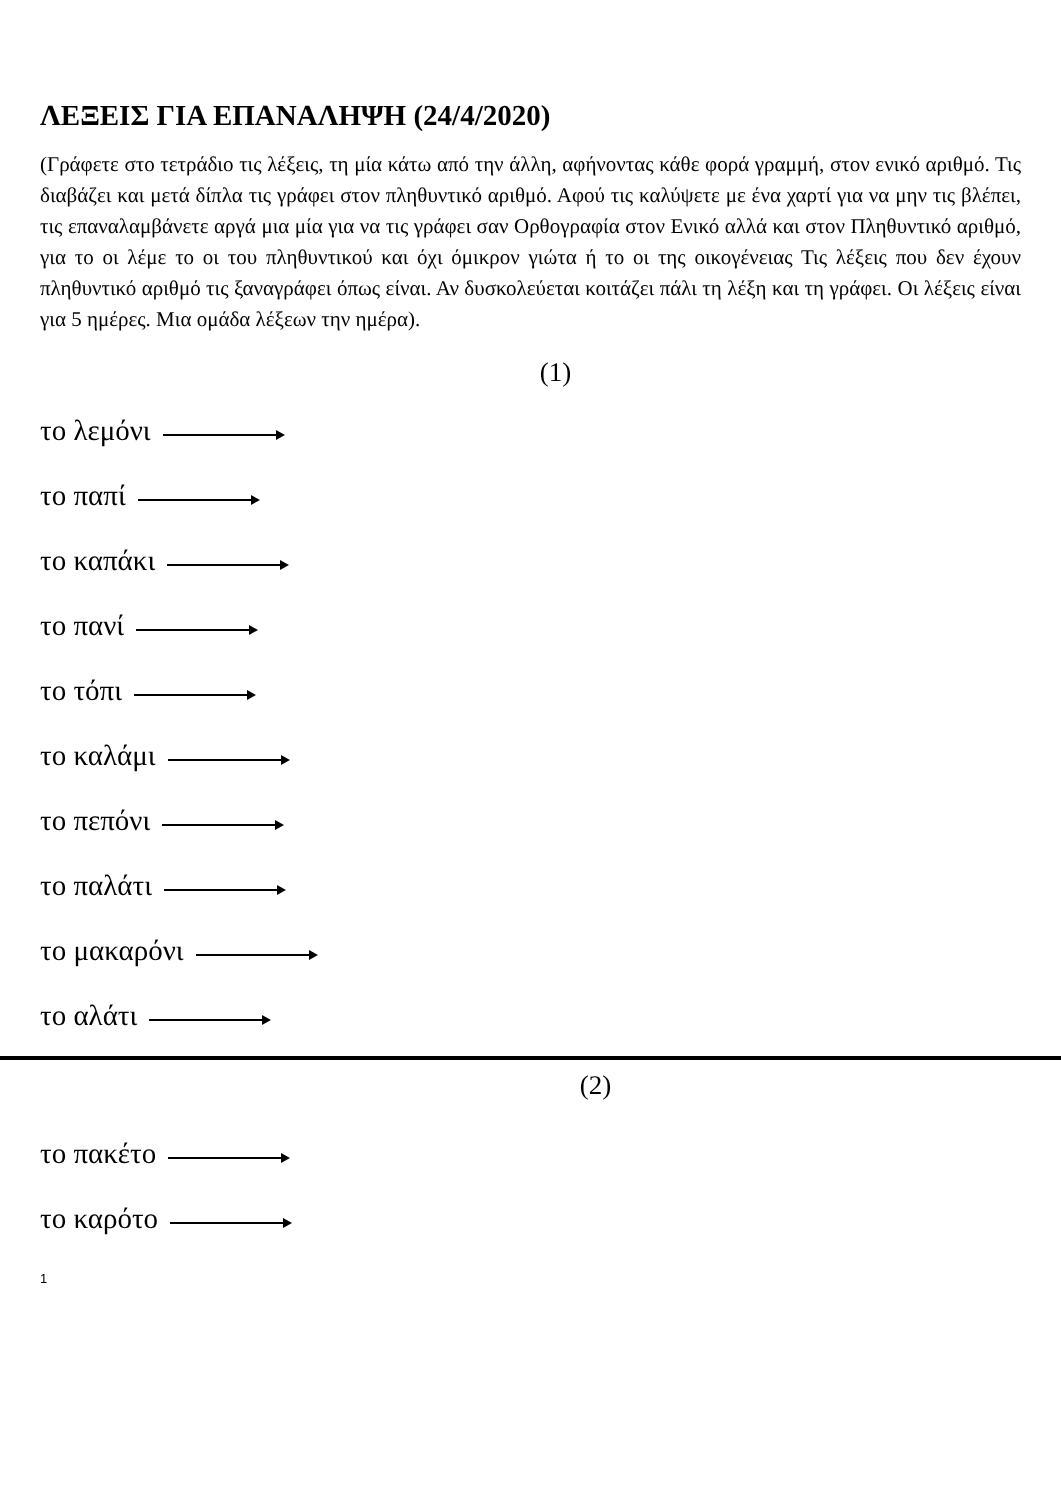ΛΕΞΕΙΣ ΓΙΑ ΕΠΑΝΑΛΗΨΗ (24/4/2020)
(Γράφετε στο τετράδιο τις λέξεις, τη μία κάτω από την άλλη, αφήνοντας κάθε φορά γραμμή, στον ενικό αριθμό. Τις διαβάζει και μετά δίπλα τις γράφει στον πληθυντικό αριθμό. Αφού τις καλύψετε με ένα χαρτί για να μην τις βλέπει, τις επαναλαμβάνετε αργά μια μία για να τις γράφει σαν Ορθογραφία στον Ενικό αλλά και στον Πληθυντικό αριθμό, για το οι λέμε το οι του πληθυντικού και όχι όμικρον γιώτα ή το οι της οικογένειας Τις λέξεις που δεν έχουν πληθυντικό αριθμό τις ξαναγράφει όπως είναι. Αν δυσκολεύεται κοιτάζει πάλι τη λέξη και τη γράφει. Οι λέξεις είναι για 5 ημέρες. Μια ομάδα λέξεων την ημέρα).
(1)
το λεμόνι
το παπί
το καπάκι
το πανί
το τόπι
το καλάμι
το πεπόνι
το παλάτι
το μακαρόνι
το αλάτι
(2)
το πακέτο
το καρότο
1